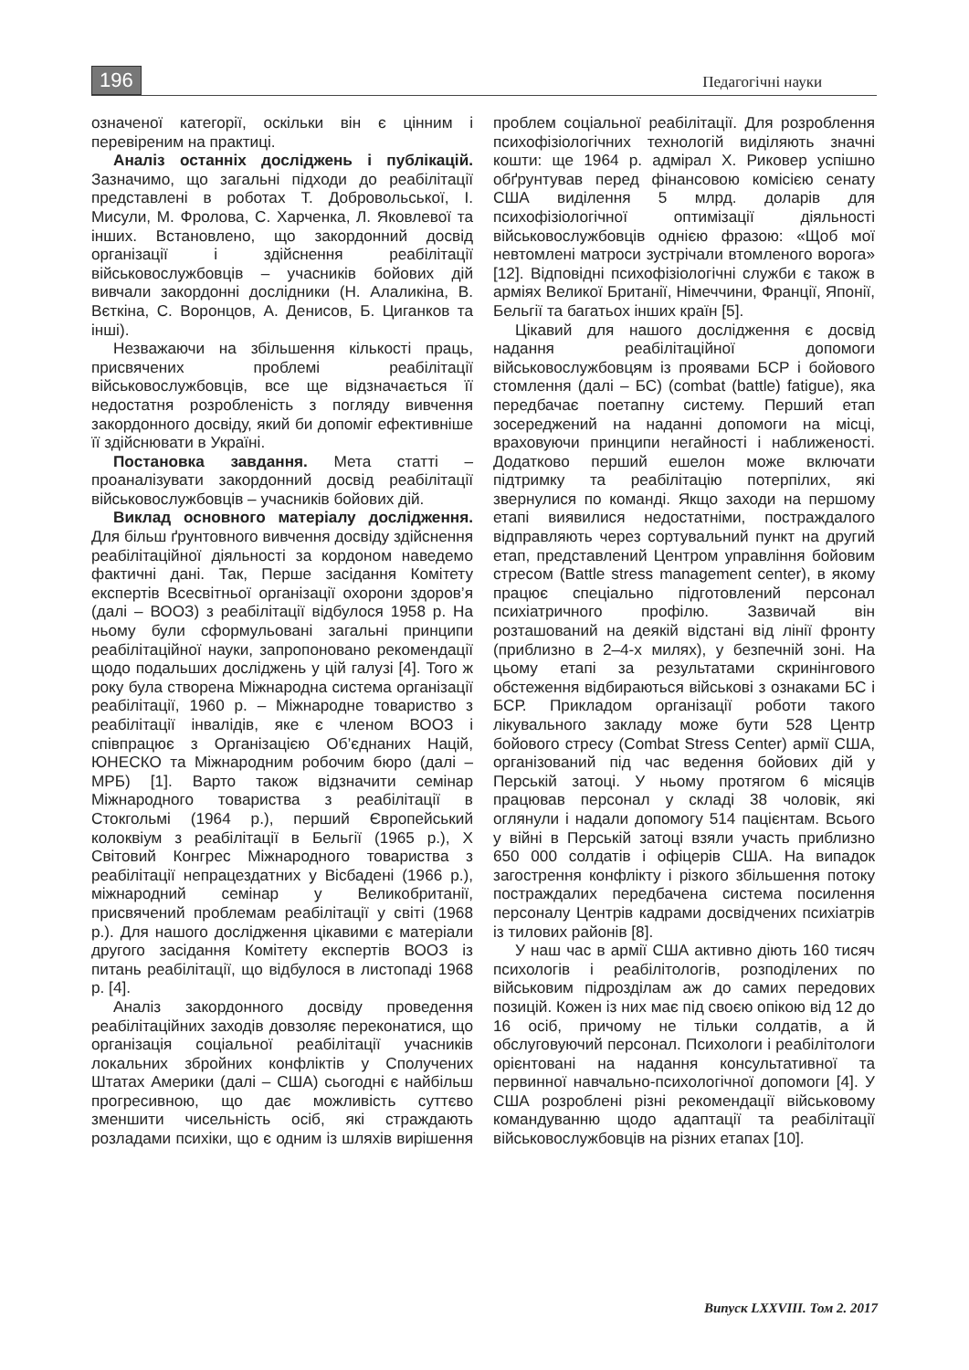196 Педагогічні науки
означеної категорії, оскільки він є цінним і перевіреним на практиці.
Аналіз останніх досліджень і публікацій. Зазначимо, що загальні підходи до реабілітації представлені в роботах Т. Добровольської, І. Мисули, М. Фролова, С. Харченка, Л. Яковлевої та інших. Встановлено, що закордонний досвід організації і здійснення реабілітації військовослужбовців – учасників бойових дій вивчали закордонні дослідники (Н. Алаликіна, В. Вєткіна, С. Воронцов, А. Денисов, Б. Циганков та інші).
Незважаючи на збільшення кількості праць, присвячених проблемі реабілітації військовослужбовців, все ще відзначається її недостатня розробленість з погляду вивчення закордонного досвіду, який би допоміг ефективніше її здійснювати в Україні.
Постановка завдання. Мета статті – проаналізувати закордонний досвід реабілітації військовослужбовців – учасників бойових дій.
Виклад основного матеріалу дослідження. Для більш ґрунтовного вивчення досвіду здійснення реабілітаційної діяльності за кордоном наведемо фактичні дані. Так, Перше засідання Комітету експертів Всесвітньої організації охорони здоров’я (далі – ВООЗ) з реабілітації відбулося 1958 р. На ньому були сформульовані загальні принципи реабілітаційної науки, запропоновано рекомендації щодо подальших досліджень у цій галузі [4]. Того ж року була створена Міжнародна система організації реабілітації, 1960 р. – Міжнародне товариство з реабілітації інвалідів, яке є членом ВООЗ і співпрацює з Організацією Об’єднаних Націй, ЮНЕСКО та Міжнародним робочим бюро (далі – МРБ) [1]. Варто також відзначити семінар Міжнародного товариства з реабілітації в Стокгольмі (1964 р.), перший Європейський колоквіум з реабілітації в Бельгії (1965 р.), Х Світовий Конгрес Міжнародного товариства з реабілітації непрацездатних у Вісбадені (1966 р.), міжнародний семінар у Великобританії, присвячений проблемам реабілітації у світі (1968 р.). Для нашого дослідження цікавими є матеріали другого засідання Комітету експертів ВООЗ із питань реабілітації, що відбулося в листопаді 1968 р. [4].
Аналіз закордонного досвіду проведення реабілітаційних заходів довзоляє переконатися, що організація соціальної реабілітації учасників локальних збройних конфліктів у Сполучених Штатах Америки (далі – США) сьогодні є найбільш прогресивною, що дає можливість суттєво зменшити чисельність осіб, які страждають розладами психіки, що є одним із шляхів вирішення проблем соціальної реабілітації. Для розроблення психофізіологічних технологій виділяють значні кошти: ще 1964 р. адмірал Х. Риковер успішно обґрунтував перед фінансовою комісією сенату США виділення 5 млрд. доларів для психофізіологічної оптимізації діяльності військовослужбовців однією фразою: «Щоб мої невтомлені матроси зустрічали втомленого ворога» [12]. Відповідні психофізіологічні служби є також в арміях Великої Британії, Німеччини, Франції, Японії, Бельгії та багатьох інших країн [5].
Цікавий для нашого дослідження є досвід надання реабілітаційної допомоги військовослужбовцям із проявами БСР і бойового стомлення (далі – БС) (combat (battle) fatigue), яка передбачає поетапну систему. Перший етап зосереджений на наданні допомоги на місці, враховуючи принципи негайності і наближеності. Додатково перший ешелон може включати підтримку та реабілітацію потерпілих, які звернулися по команді. Якщо заходи на першому етапі виявилися недостатніми, постраждалого відправляють через сортувальний пункт на другий етап, представлений Центром управління бойовим стресом (Battle stress management center), в якому працює спеціально підготовлений персонал психіатричного профілю. Зазвичай він розташований на деякій відстані від лінії фронту (приблизно в 2–4-х милях), у безпечній зоні. На цьому етапі за результатами скринінгового обстеження відбираються військові з ознаками БС і БСР. Прикладом організації роботи такого лікувального закладу може бути 528 Центр бойового стресу (Combat Stress Center) армії США, організований під час ведення бойових дій у Перській затоці. У ньому протягом 6 місяців працював персонал у складі 38 чоловік, які оглянули і надали допомогу 514 пацієнтам. Всього у війні в Перській затоці взяли участь приблизно 650 000 солдатів і офіцерів США. На випадок загострення конфлікту і різкого збільшення потоку постраждалих передбачена система посилення персоналу Центрів кадрами досвідчених психіатрів із тилових районів [8].
У наш час в армії США активно діють 160 тисяч психологів і реабілітологів, розподілених по військовим підрозділам аж до самих передових позицій. Кожен із них має під своєю опікою від 12 до 16 осіб, причому не тільки солдатів, а й обслуговуючий персонал. Психологи і реабілітологи орієнтовані на надання консультативної та первинної навчально-психологічної допомоги [4]. У США розроблені різні рекомендації військовому командуванню щодо адаптації та реабілітації військовослужбовців на різних етапах [10].
Випуск LXXVIII. Том 2. 2017